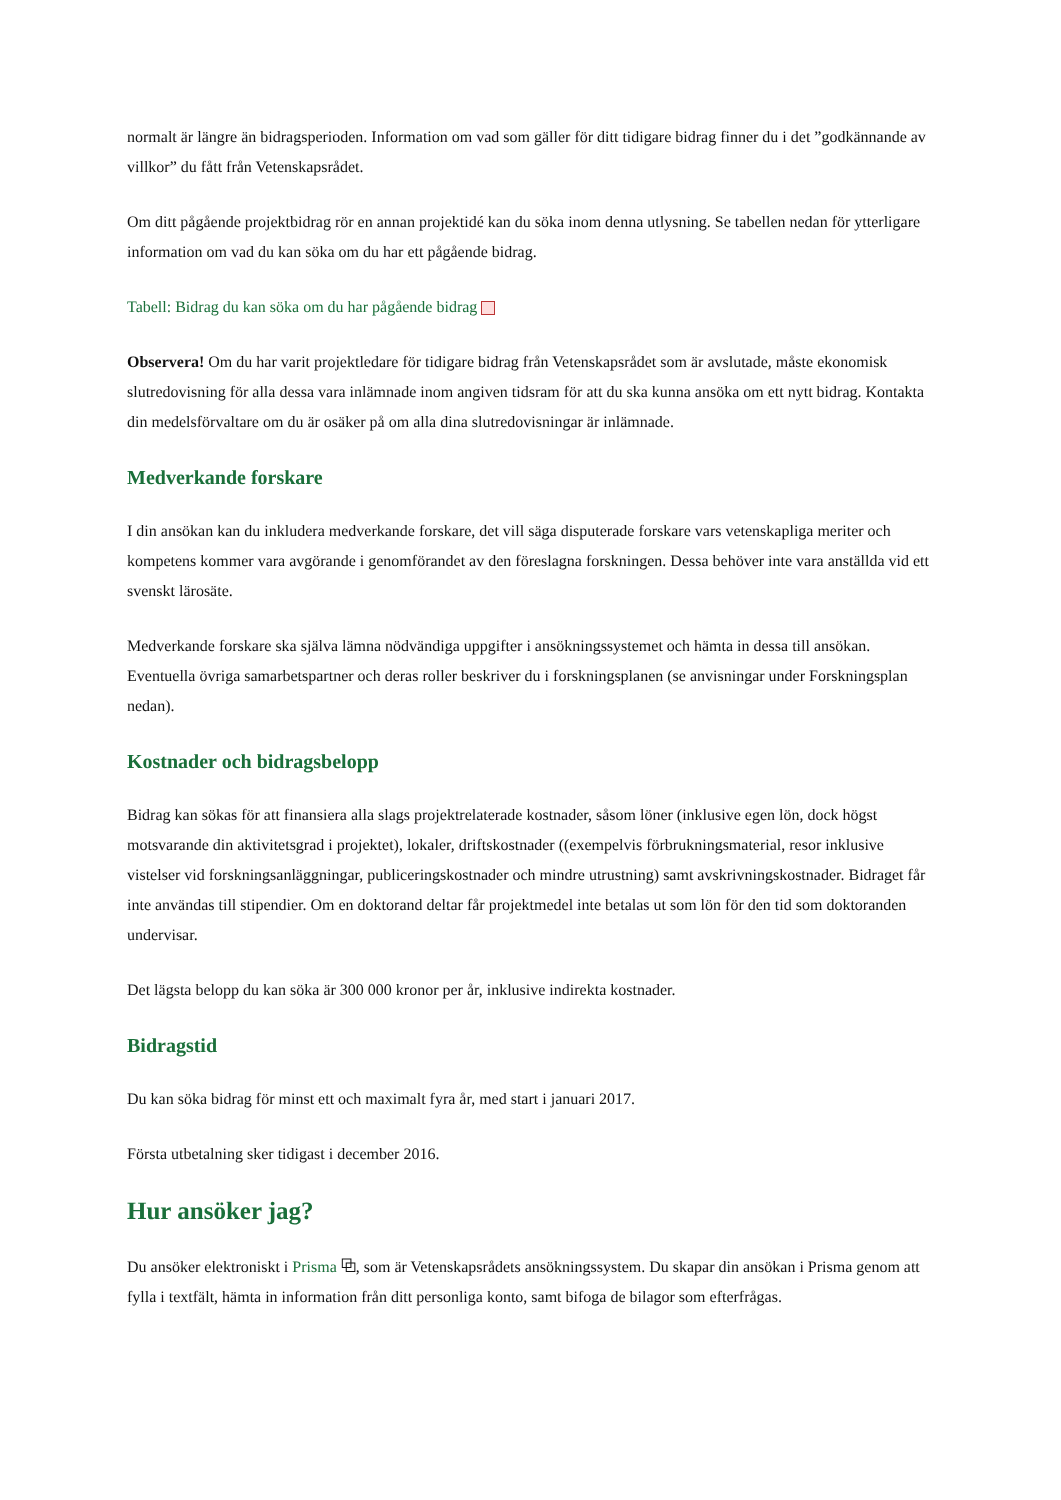normalt är längre än bidragsperioden. Information om vad som gäller för ditt tidigare bidrag finner du i det ”godkännande av villkor” du fått från Vetenskapsrådet.
Om ditt pågående projektbidrag rör en annan projektidé kan du söka inom denna utlysning. Se tabellen nedan för ytterligare information om vad du kan söka om du har ett pågående bidrag.
Tabell: Bidrag du kan söka om du har pågående bidrag
Observera! Om du har varit projektledare för tidigare bidrag från Vetenskapsrådet som är avslutade, måste ekonomisk slutredovisning för alla dessa vara inlämnade inom angiven tidsram för att du ska kunna ansöka om ett nytt bidrag. Kontakta din medelsförvaltare om du är osäker på om alla dina slutredovisningar är inlämnade.
Medverkande forskare
I din ansökan kan du inkludera medverkande forskare, det vill säga disputerade forskare vars vetenskapliga meriter och kompetens kommer vara avgörande i genomförandet av den föreslagna forskningen. Dessa behöver inte vara anställda vid ett svenskt lärosäte.
Medverkande forskare ska själva lämna nödvändiga uppgifter i ansökningssystemet och hämta in dessa till ansökan. Eventuella övriga samarbetspartner och deras roller beskriver du i forskningsplanen (se anvisningar under Forskningsplan nedan).
Kostnader och bidragsbelopp
Bidrag kan sökas för att finansiera alla slags projektrelaterade kostnader, såsom löner (inklusive egen lön, dock högst motsvarande din aktivitetsgrad i projektet), lokaler, driftskostnader ((exempelvis förbrukningsmaterial, resor inklusive vistelser vid forskningsanläggningar, publiceringskostnader och mindre utrustning) samt avskrivningskostnader. Bidraget får inte användas till stipendier. Om en doktorand deltar får projektmedel inte betalas ut som lön för den tid som doktoranden undervisar.
Det lägsta belopp du kan söka är 300 000 kronor per år, inklusive indirekta kostnader.
Bidragstid
Du kan söka bidrag för minst ett och maximalt fyra år, med start i januari 2017.
Första utbetalning sker tidigast i december 2016.
Hur ansöker jag?
Du ansöker elektroniskt i Prisma ⧉, som är Vetenskapsrådets ansökningssystem. Du skapar din ansökan i Prisma genom att fylla i textfält, hämta in information från ditt personliga konto, samt bifoga de bilagor som efterfrågas.